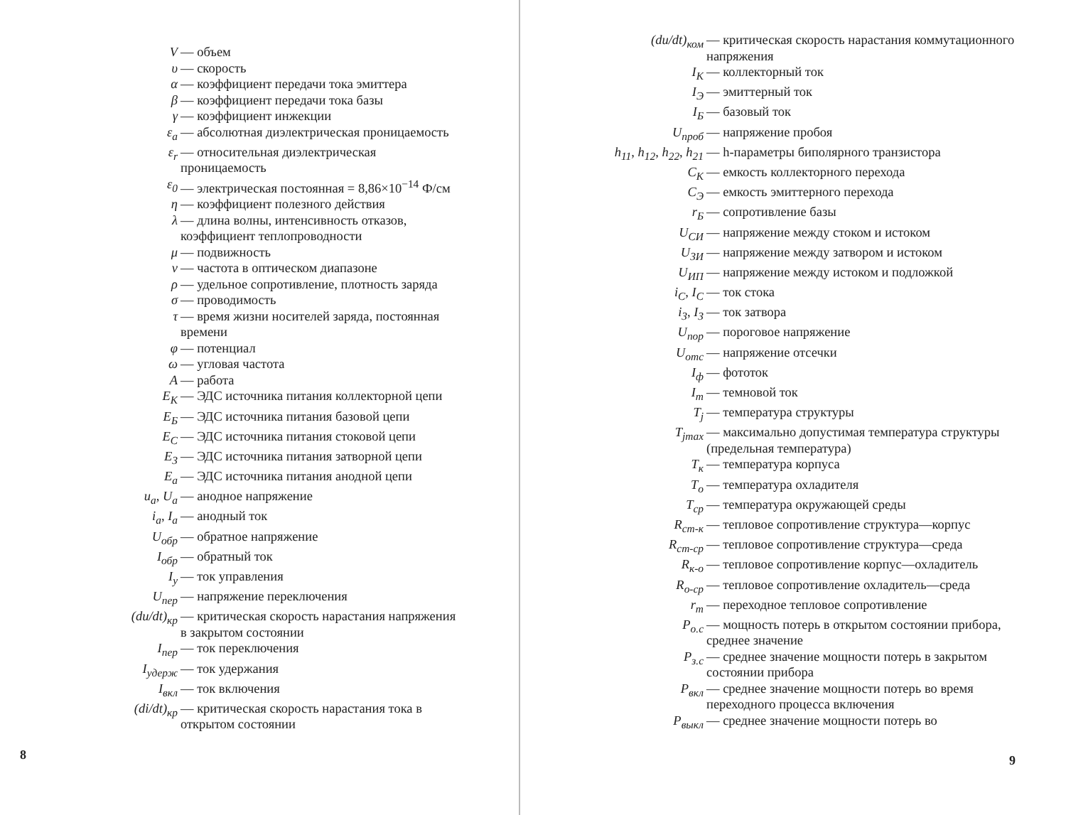V — объем
υ — скорость
α — коэффициент передачи тока эмиттера
β — коэффициент передачи тока базы
γ — коэффициент инжекции
ε<sub>a</sub> — абсолютная диэлектрическая проницаемость
ε<sub>r</sub> — относительная диэлектрическая проницаемость
ε<sub>0</sub> — электрическая постоянная = 8,86×10<sup>−14</sup> Ф/см
η — коэффициент полезного действия
λ — длина волны, интенсивность отказов, коэффициент теплопроводности
μ — подвижность
ν — частота в оптическом диапазоне
ρ — удельное сопротивление, плотность заряда
σ — проводимость
τ — время жизни носителей заряда, постоянная времени
φ — потенциал
ω — угловая частота
A — работа
E<sub>К</sub> — ЭДС источника питания коллекторной цепи
E<sub>Б</sub> — ЭДС источника питания базовой цепи
E<sub>С</sub> — ЭДС источника питания стоковой цепи
E<sub>З</sub> — ЭДС источника питания затворной цепи
E<sub>а</sub> — ЭДС источника питания анодной цепи
u<sub>а</sub>, U<sub>а</sub> — анодное напряжение
i<sub>а</sub>, I<sub>а</sub> — анодный ток
U<sub>обр</sub> — обратное напряжение
I<sub>обр</sub> — обратный ток
I<sub>у</sub> — ток управления
U<sub>пер</sub> — напряжение переключения
(du/dt)<sub>кр</sub> — критическая скорость нарастания напряжения в закрытом состоянии
I<sub>пер</sub> — ток переключения
I<sub>удерж</sub> — ток удержания
I<sub>вкл</sub> — ток включения
(di/dt)<sub>кр</sub> — критическая скорость нарастания тока в открытом состоянии
8
(du/dt)<sub>ком</sub> — критическая скорость нарастания коммутационного напряжения
I<sub>К</sub> — коллекторный ток
I<sub>Э</sub> — эмиттерный ток
I<sub>Б</sub> — базовый ток
U<sub>проб</sub> — напряжение пробоя
h<sub>11</sub>, h<sub>12</sub>, h<sub>22</sub>, h<sub>21</sub> — h-параметры биполярного транзистора
C<sub>К</sub> — емкость коллекторного перехода
C<sub>Э</sub> — емкость эмиттерного перехода
r<sub>Б</sub> — сопротивление базы
U<sub>СИ</sub> — напряжение между стоком и истоком
U<sub>ЗИ</sub> — напряжение между затвором и истоком
U<sub>ИП</sub> — напряжение между истоком и подложкой
i<sub>С</sub>, I<sub>С</sub> — ток стока
i<sub>З</sub>, I<sub>З</sub> — ток затвора
U<sub>пор</sub> — пороговое напряжение
U<sub>отс</sub> — напряжение отсечки
I<sub>ф</sub> — фототок
I<sub>т</sub> — темновой ток
T<sub>j</sub> — температура структуры
T<sub>jmax</sub> — максимально допустимая температура структуры (предельная температура)
T<sub>к</sub> — температура корпуса
T<sub>о</sub> — температура охладителя
T<sub>ср</sub> — температура окружающей среды
R<sub>ст-к</sub> — тепловое сопротивление структура—корпус
R<sub>ст-ср</sub> — тепловое сопротивление структура—среда
R<sub>к-о</sub> — тепловое сопротивление корпус—охладитель
R<sub>о-ср</sub> — тепловое сопротивление охладитель—среда
r<sub>т</sub> — переходное тепловое сопротивление
P<sub>о.с</sub> — мощность потерь в открытом состоянии прибора, среднее значение
P<sub>з.с</sub> — среднее значение мощности потерь в закрытом состоянии прибора
P<sub>вкл</sub> — среднее значение мощности потерь во время переходного процесса включения
P<sub>выкл</sub> — среднее значение мощности потерь во
9